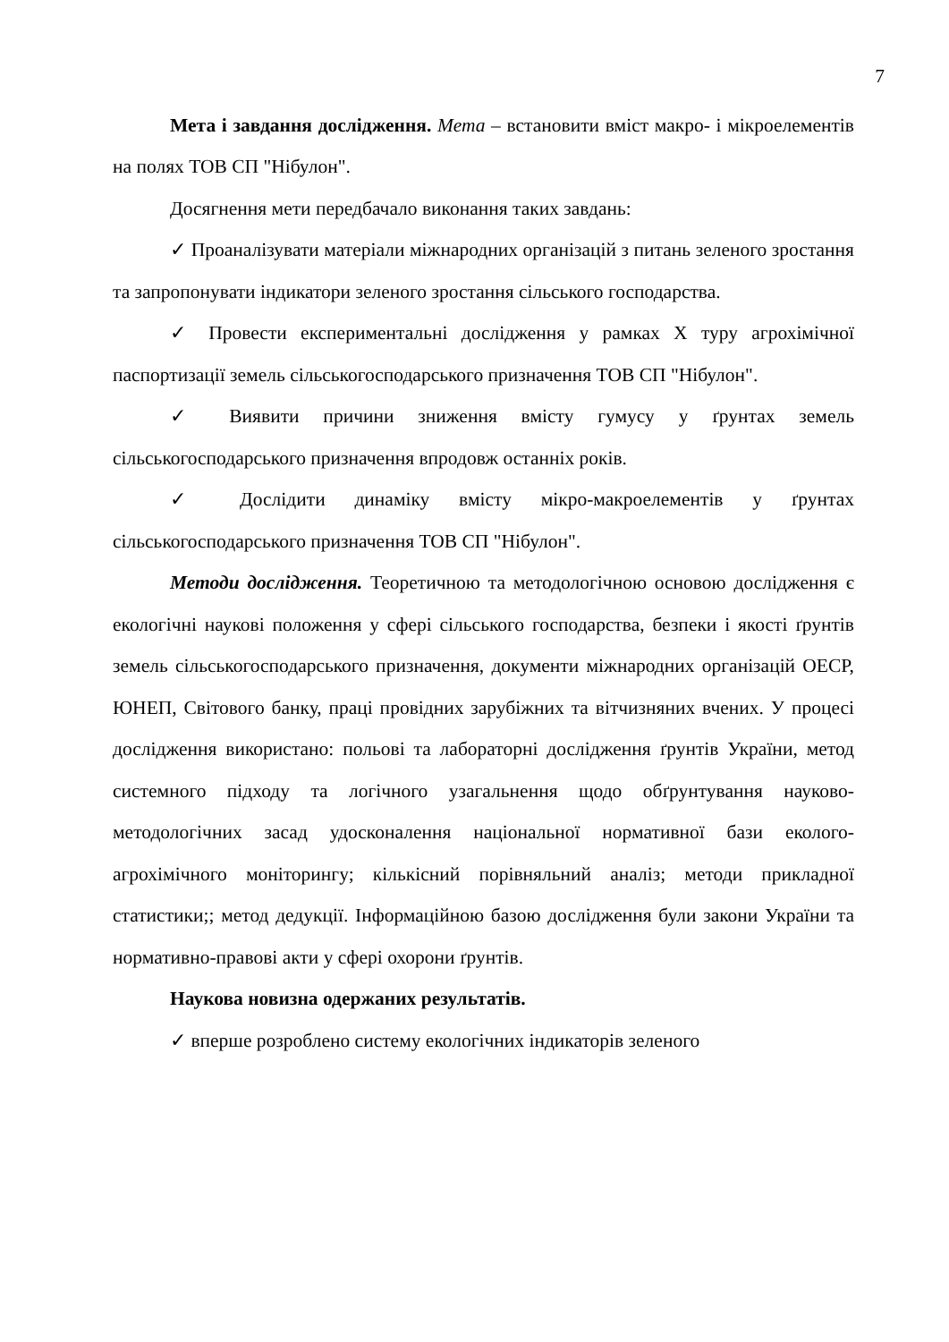7
Мета і завдання дослідження. Мета – встановити вміст макро- і мікроелементів на полях ТОВ СП "Нібулон".
Досягнення мети передбачало виконання таких завдань:
✓ Проаналізувати матеріали міжнародних організацій з питань зеленого зростання та запропонувати індикатори зеленого зростання сільського господарства.
✓ Провести експериментальні дослідження у рамках X туру агрохімічної паспортизації земель сільськогосподарського призначення ТОВ СП "Нібулон".
✓ Виявити причини зниження вмісту гумусу у ґрунтах земель сільськогосподарського призначення впродовж останніх років.
✓ Дослідити динаміку вмісту мікро-макроелементів у ґрунтах сільськогосподарського призначення ТОВ СП "Нібулон".
Методи дослідження. Теоретичною та методологічною основою дослідження є екологічні наукові положення у сфері сільського господарства, безпеки і якості ґрунтів земель сільськогосподарського призначення, документи міжнародних організацій ОЕСР, ЮНЕП, Світового банку, праці провідних зарубіжних та вітчизняних вчених. У процесі дослідження використано: польові та лабораторні дослідження ґрунтів України, метод системного підходу та логічного узагальнення щодо обґрунтування науково-методологічних засад удосконалення національної нормативної бази еколого-агрохімічного моніторингу; кількісний порівняльний аналіз; методи прикладної статистики;; метод дедукції. Інформаційною базою дослідження були закони України та нормативно-правові акти у сфері охорони ґрунтів.
Наукова новизна одержаних результатів.
✓ вперше розроблено систему екологічних індикаторів зеленого